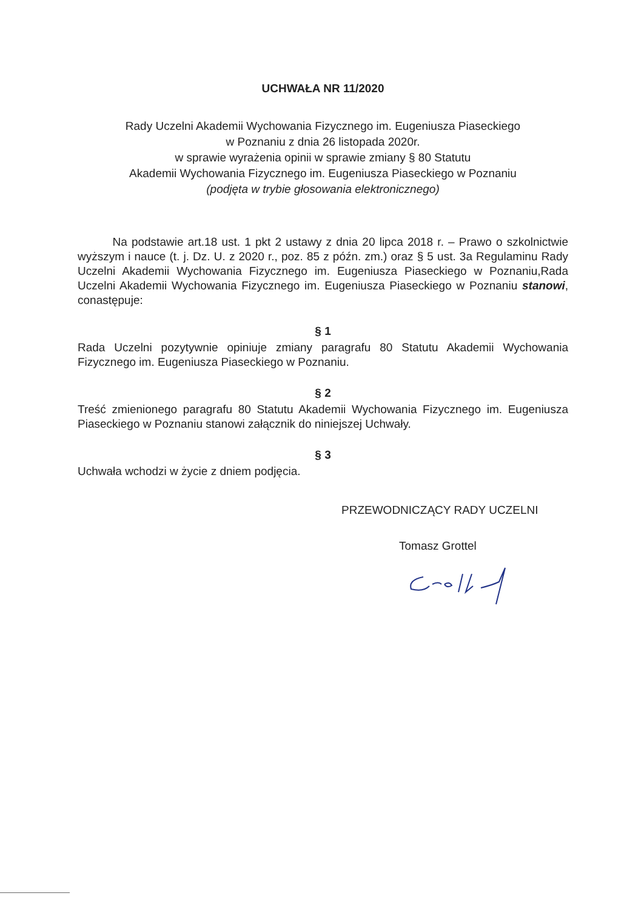UCHWAŁA NR 11/2020
Rady Uczelni Akademii Wychowania Fizycznego im. Eugeniusza Piaseckiego
w Poznaniu z dnia 26 listopada 2020r.
w sprawie wyrażenia opinii w sprawie zmiany § 80 Statutu
Akademii Wychowania Fizycznego im. Eugeniusza Piaseckiego w Poznaniu
(podjęta w trybie głosowania elektronicznego)
Na podstawie art.18 ust. 1 pkt 2 ustawy z dnia 20 lipca 2018 r. – Prawo o szkolnictwie wyższym i nauce (t. j. Dz. U. z 2020 r., poz. 85 z późn. zm.) oraz § 5 ust. 3a Regulaminu Rady Uczelni Akademii Wychowania Fizycznego im. Eugeniusza Piaseckiego w Poznaniu,Rada Uczelni Akademii Wychowania Fizycznego im. Eugeniusza Piaseckiego w Poznaniu stanowi, conastępuje:
§ 1
Rada Uczelni pozytywnie opiniuje zmiany paragrafu 80 Statutu Akademii Wychowania Fizycznego im. Eugeniusza Piaseckiego w Poznaniu.
§ 2
Treść zmienionego paragrafu 80 Statutu Akademii Wychowania Fizycznego im. Eugeniusza Piaseckiego w Poznaniu stanowi załącznik do niniejszej Uchwały.
§ 3
Uchwała wchodzi w życie z dniem podjęcia.
PRZEWODNICZĄCY RADY UCZELNI
Tomasz Grottel